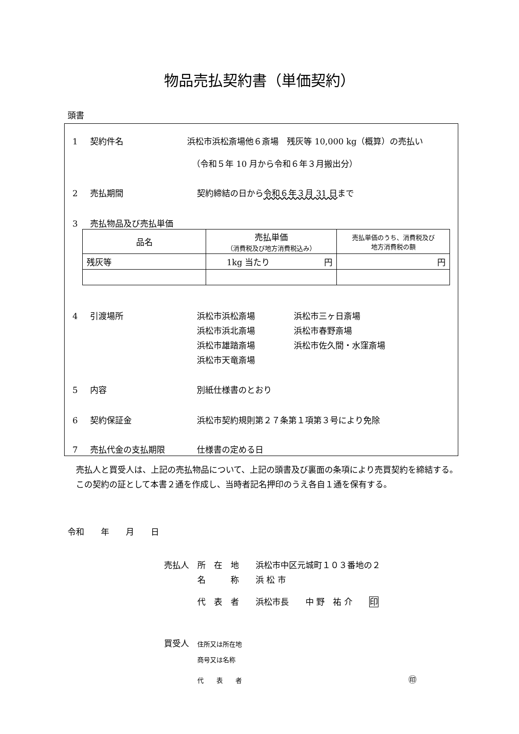物品売払契約書（単価契約）
頭書
1 契約件名 浜松市浜松斎場他６斎場　残灰等 10,000 kg（概算）の売払い
（令和５年 10 月から令和６年３月搬出分）
2 売払期間 契約締結の日から令和６年３月 31 日まで
3 売払物品及び売払単価
| 品名 | 売払単価 （消費税及び地方消費税込み） | 売払単価のうち、消費税及び 地方消費税の額 |
| 残灰等 | 1kg 当たり 円 | 円 |
4 引渡場所 浜松市浜松斎場
浜松市浜北斎場
浜松市雄踏斎場
浜松市天竜斎場 浜松市三ヶ日斎場
浜松市春野斎場
浜松市佐久間・水窪斎場
5 内容 別紙仕様書のとおり
6 契約保証金 浜松市契約規則第２７条第１項第３号により免除
7 売払代金の支払期限 仕様書の定める日
　売払人と買受人は、上記の売払物品について、上記の頭書及び裏面の条項により売買契約を締結する。
　この契約の証として本書２通を作成し、当時者記名押印のうえ各自１通を保有する。
令和　　年　　月　　日
売払人　所　在　地　　浜松市中区元城町１０３番地の２
　　　　名　　　称　　浜 松 市
　　　　代　表　者　　浜松市長　　中 野　祐 介　　印
買受人　住所又は所在地
　　　　商号又は名称
　　　　代　　表　　者　　　　　　　　　　　　　　　　　　　　㊞